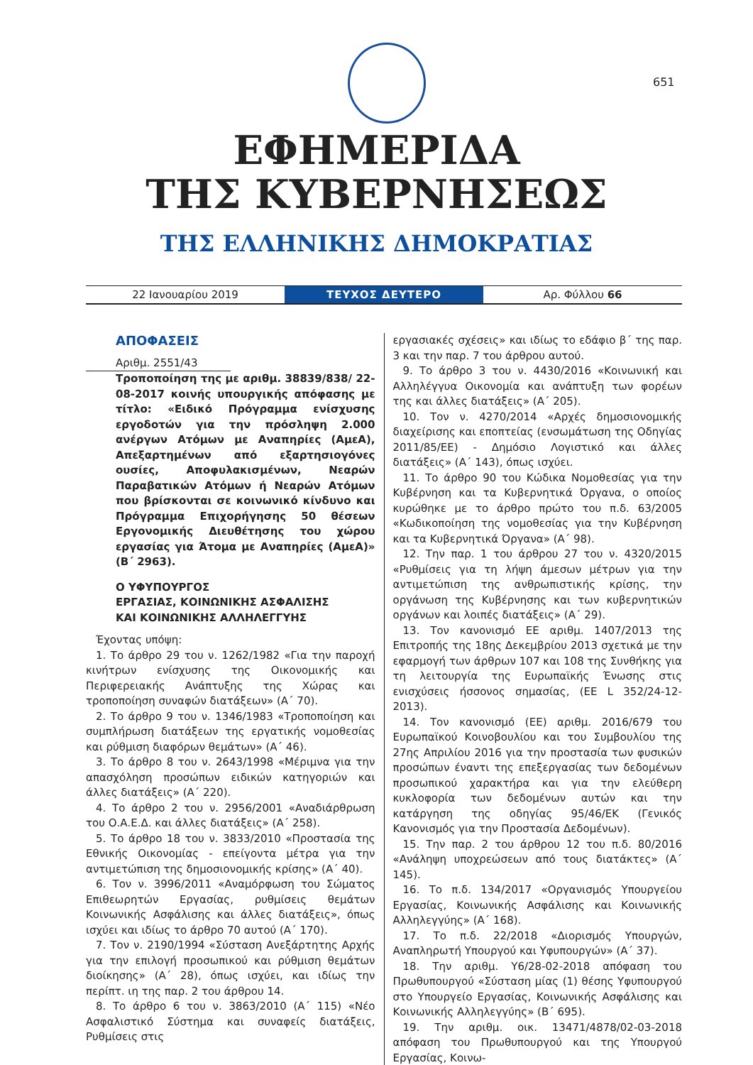651
ΕΦΗΜΕΡΙΔΑ
ΤΗΣ ΚΥΒΕΡΝΗΣΕΩΣ
ΤΗΣ ΕΛΛΗΝΙΚΗΣ ΔΗΜΟΚΡΑΤΙΑΣ
22 Ιανουαρίου 2019
ΤΕΥΧΟΣ ΔΕΥΤΕΡΟ
Αρ. Φύλλου 66
ΑΠΟΦΑΣΕΙΣ
Αριθμ. 2551/43
Τροποποίηση της με αριθμ. 38839/838/ 22-08-2017 κοινής υπουργικής απόφασης με τίτλο: «Ειδικό Πρόγραμμα ενίσχυσης εργοδοτών για την πρόσληψη 2.000 ανέργων Ατόμων με Αναπηρίες (ΑμεΑ), Απεξαρτημένων από εξαρτησιογόνες ουσίες, Αποφυλακισμένων, Νεαρών Παραβατικών Ατόμων ή Νεαρών Ατόμων που βρίσκονται σε κοινωνικό κίνδυνο και Πρόγραμμα Επιχορήγησης 50 θέσεων Εργονομικής Διευθέτησης του χώρου εργασίας για Άτομα με Αναπηρίες (ΑμεΑ)» (Β΄ 2963).
Ο ΥΦΥΠΟΥΡΓΟΣ
ΕΡΓΑΣΙΑΣ, ΚΟΙΝΩΝΙΚΗΣ ΑΣΦΑΛΙΣΗΣ
ΚΑΙ ΚΟΙΝΩΝΙΚΗΣ ΑΛΛΗΛΕΓΓΥΗΣ
Έχοντας υπόψη:
1. Το άρθρο 29 του ν. 1262/1982 «Για την παροχή κινήτρων ενίσχυσης της Οικονομικής και Περιφερειακής Ανάπτυξης της Χώρας και τροποποίηση συναφών διατάξεων» (Α΄ 70).
2. Το άρθρο 9 του ν. 1346/1983 «Τροποποίηση και συμπλήρωση διατάξεων της εργατικής νομοθεσίας και ρύθμιση διαφόρων θεμάτων» (Α΄ 46).
3. Το άρθρο 8 του ν. 2643/1998 «Μέριμνα για την απασχόληση προσώπων ειδικών κατηγοριών και άλλες διατάξεις» (Α΄ 220).
4. Το άρθρο 2 του ν. 2956/2001 «Αναδιάρθρωση του Ο.Α.Ε.Δ. και άλλες διατάξεις» (Α΄ 258).
5. Το άρθρο 18 του ν. 3833/2010 «Προστασία της Εθνικής Οικονομίας - επείγοντα μέτρα για την αντιμετώπιση της δημοσιονομικής κρίσης» (Α΄ 40).
6. Τον ν. 3996/2011 «Αναμόρφωση του Σώματος Επιθεωρητών Εργασίας, ρυθμίσεις θεμάτων Κοινωνικής Ασφάλισης και άλλες διατάξεις», όπως ισχύει και ιδίως το άρθρο 70 αυτού (Α΄ 170).
7. Τον ν. 2190/1994 «Σύσταση Ανεξάρτητης Αρχής για την επιλογή προσωπικού και ρύθμιση θεμάτων διοίκησης» (Α΄ 28), όπως ισχύει, και ιδίως την περίπτ. ιη της παρ. 2 του άρθρου 14.
8. Το άρθρο 6 του ν. 3863/2010 (Α΄ 115) «Νέο Ασφαλιστικό Σύστημα και συναφείς διατάξεις, Ρυθμίσεις στις
εργασιακές σχέσεις» και ιδίως το εδάφιο β΄ της παρ. 3 και την παρ. 7 του άρθρου αυτού.
9. Το άρθρο 3 του ν. 4430/2016 «Κοινωνική και Αλληλέγγυα Οικονομία και ανάπτυξη των φορέων της και άλλες διατάξεις» (Α΄ 205).
10. Τον ν. 4270/2014 «Αρχές δημοσιονομικής διαχείρισης και εποπτείας (ενσωμάτωση της Οδηγίας 2011/85/ΕΕ) - Δημόσιο Λογιστικό και άλλες διατάξεις» (Α΄ 143), όπως ισχύει.
11. Το άρθρο 90 του Κώδικα Νομοθεσίας για την Κυβέρνηση και τα Κυβερνητικά Όργανα, ο οποίος κυρώθηκε με το άρθρο πρώτο του π.δ. 63/2005 «Κωδικοποίηση της νομοθεσίας για την Κυβέρνηση και τα Κυβερνητικά Όργανα» (Α΄ 98).
12. Την παρ. 1 του άρθρου 27 του ν. 4320/2015 «Ρυθμίσεις για τη λήψη άμεσων μέτρων για την αντιμετώπιση της ανθρωπιστικής κρίσης, την οργάνωση της Κυβέρνησης και των κυβερνητικών οργάνων και λοιπές διατάξεις» (Α΄ 29).
13. Τον κανονισμό ΕΕ αριθμ. 1407/2013 της Επιτροπής της 18ης Δεκεμβρίου 2013 σχετικά με την εφαρμογή των άρθρων 107 και 108 της Συνθήκης για τη λειτουργία της Ευρωπαϊκής Ένωσης στις ενισχύσεις ήσσονος σημασίας, (ΕΕ L 352/24-12-2013).
14. Τον κανονισμό (ΕΕ) αριθμ. 2016/679 του Ευρωπαϊκού Κοινοβουλίου και του Συμβουλίου της 27ης Απριλίου 2016 για την προστασία των φυσικών προσώπων έναντι της επεξεργασίας των δεδομένων προσωπικού χαρακτήρα και για την ελεύθερη κυκλοφορία των δεδομένων αυτών και την κατάργηση της οδηγίας 95/46/ΕΚ (Γενικός Κανονισμός για την Προστασία Δεδομένων).
15. Την παρ. 2 του άρθρου 12 του π.δ. 80/2016 «Ανάληψη υποχρεώσεων από τους διατάκτες» (Α΄ 145).
16. Το π.δ. 134/2017 «Οργανισμός Υπουργείου Εργασίας, Κοινωνικής Ασφάλισης και Κοινωνικής Αλληλεγγύης» (Α΄ 168).
17. Το π.δ. 22/2018 «Διορισμός Υπουργών, Αναπληρωτή Υπουργού και Υφυπουργών» (Α΄ 37).
18. Την αριθμ. Υ6/28-02-2018 απόφαση του Πρωθυπουργού «Σύσταση μίας (1) θέσης Υφυπουργού στο Υπουργείο Εργασίας, Κοινωνικής Ασφάλισης και Κοινωνικής Αλληλεγγύης» (Β΄ 695).
19. Την αριθμ. οικ. 13471/4878/02-03-2018 απόφαση του Πρωθυπουργού και της Υπουργού Εργασίας, Κοινω-